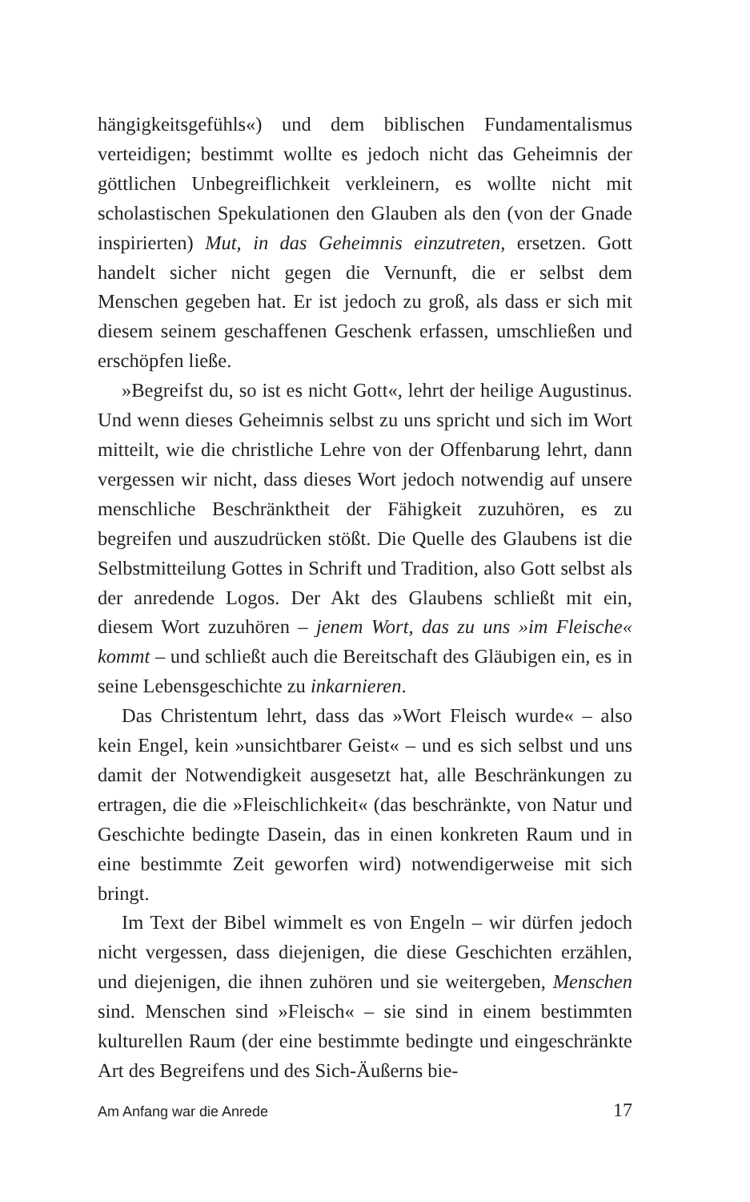hängigkeitsgefühls«) und dem biblischen Fundamentalismus verteidigen; bestimmt wollte es jedoch nicht das Geheimnis der göttlichen Unbegreiflichkeit verkleinern, es wollte nicht mit scholastischen Spekulationen den Glauben als den (von der Gnade inspirierten) Mut, in das Geheimnis einzutreten, ersetzen. Gott handelt sicher nicht gegen die Vernunft, die er selbst dem Menschen gegeben hat. Er ist jedoch zu groß, als dass er sich mit diesem seinem geschaffenen Geschenk erfassen, umschließen und erschöpfen ließe.
»Begreifst du, so ist es nicht Gott«, lehrt der heilige Augustinus. Und wenn dieses Geheimnis selbst zu uns spricht und sich im Wort mitteilt, wie die christliche Lehre von der Offenbarung lehrt, dann vergessen wir nicht, dass dieses Wort jedoch notwendig auf unsere menschliche Beschränktheit der Fähigkeit zuzuhören, es zu begreifen und auszudrücken stößt. Die Quelle des Glaubens ist die Selbstmitteilung Gottes in Schrift und Tradition, also Gott selbst als der anredende Logos. Der Akt des Glaubens schließt mit ein, diesem Wort zuzuhören – jenem Wort, das zu uns »im Fleische« kommt – und schließt auch die Bereitschaft des Gläubigen ein, es in seine Lebensgeschichte zu inkarnieren.
Das Christentum lehrt, dass das »Wort Fleisch wurde« – also kein Engel, kein »unsichtbarer Geist« – und es sich selbst und uns damit der Notwendigkeit ausgesetzt hat, alle Beschränkungen zu ertragen, die die »Fleischlichkeit« (das beschränkte, von Natur und Geschichte bedingte Dasein, das in einen konkreten Raum und in eine bestimmte Zeit geworfen wird) notwendigerweise mit sich bringt.
Im Text der Bibel wimmelt es von Engeln – wir dürfen jedoch nicht vergessen, dass diejenigen, die diese Geschichten erzählen, und diejenigen, die ihnen zuhören und sie weitergeben, Menschen sind. Menschen sind »Fleisch« – sie sind in einem bestimmten kulturellen Raum (der eine bestimmte bedingte und eingeschränkte Art des Begreifens und des Sich-Äußerns bie-
Am Anfang war die Anrede 17